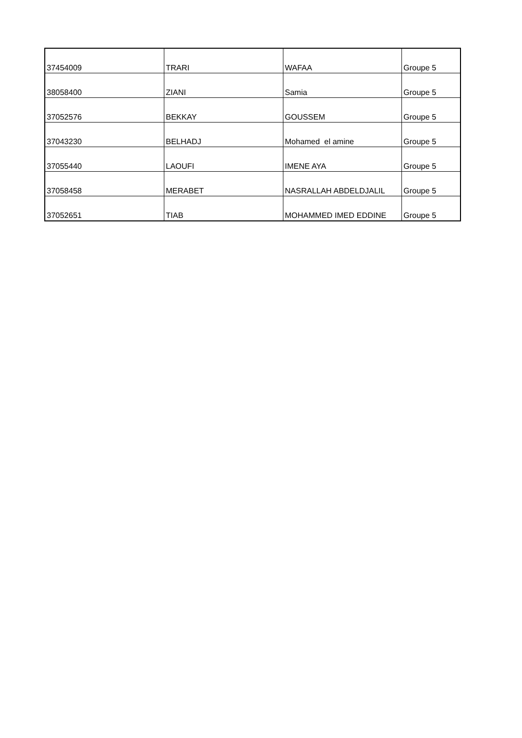| 37454009 | TRARI | WAFAA | Groupe 5 |
| 38058400 | ZIANI | Samia | Groupe 5 |
| 37052576 | BEKKAY | GOUSSEM | Groupe 5 |
| 37043230 | BELHADJ | Mohamed el amine | Groupe 5 |
| 37055440 | LAOUFI | IMENE AYA | Groupe 5 |
| 37058458 | MERABET | NASRALLAH ABDELDJALIL | Groupe 5 |
| 37052651 | TIAB | MOHAMMED IMED EDDINE | Groupe 5 |